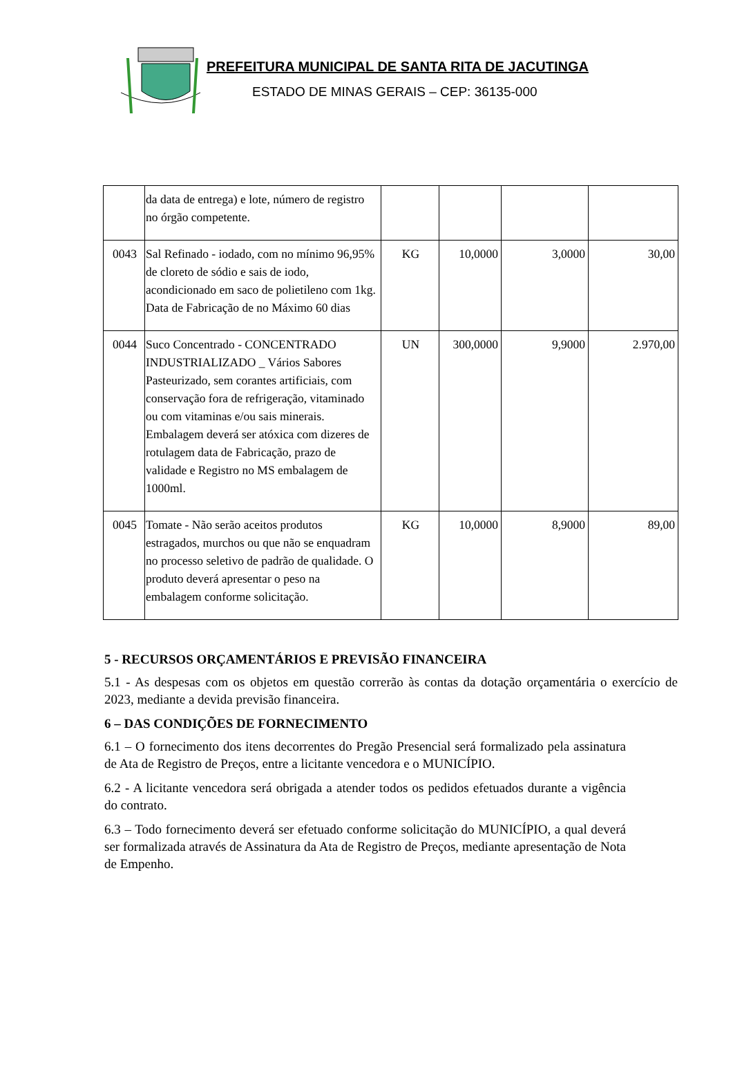PREFEITURA MUNICIPAL DE SANTA RITA DE JACUTINGA
ESTADO DE MINAS GERAIS – CEP: 36135-000
| | da data de entrega) e lote, número de registro no órgão competente. | | | | |
| 0043 | Sal Refinado - iodado, com no mínimo 96,95% de cloreto de sódio e sais de iodo, acondicionado em saco de polietileno com 1kg. Data de Fabricação de no Máximo 60 dias | KG | 10,0000 | 3,0000 | 30,00 |
| 0044 | Suco Concentrado - CONCENTRADO INDUSTRIALIZADO _ Vários Sabores Pasteurizado, sem corantes artificiais, com conservação fora de refrigeração, vitaminado ou com vitaminas e/ou sais minerais. Embalagem deverá ser atóxica com dizeres de rotulagem data de Fabricação, prazo de validade e Registro no MS embalagem de 1000ml. | UN | 300,0000 | 9,9000 | 2.970,00 |
| 0045 | Tomate - Não serão aceitos produtos estragados, murchos ou que não se enquadram no processo seletivo de padrão de qualidade. O produto deverá apresentar o peso na embalagem conforme solicitação. | KG | 10,0000 | 8,9000 | 89,00 |
5 - RECURSOS ORÇAMENTÁRIOS E PREVISÃO FINANCEIRA
5.1 - As despesas com os objetos em questão correrão às contas da dotação orçamentária o exercício de 2023, mediante a devida previsão financeira.
6 – DAS CONDIÇÕES DE FORNECIMENTO
6.1 – O fornecimento dos itens decorrentes do Pregão Presencial será formalizado pela assinatura de Ata de Registro de Preços, entre a licitante vencedora e o MUNICÍPIO.
6.2 - A licitante vencedora será obrigada a atender todos os pedidos efetuados durante a vigência do contrato.
6.3 – Todo fornecimento deverá ser efetuado conforme solicitação do MUNICÍPIO, a qual deverá ser formalizada através de Assinatura da Ata de Registro de Preços, mediante apresentação de Nota de Empenho.